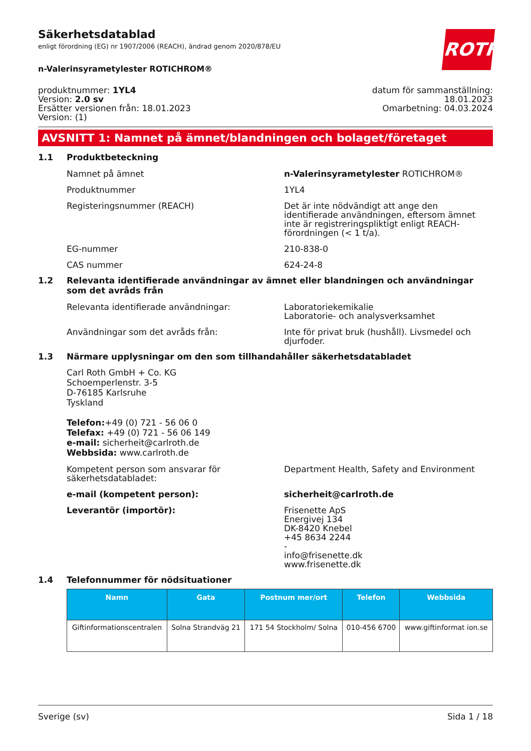ROTH
Säkerhetsdatablad
enligt förordning (EG) nr 1907/2006 (REACH), ändrad genom 2020/878/EU
n-Valerinsyrametylester ROTICHROM®
produktnummer: 1YL4
Version: 2.0 sv
Ersätter versionen från: 18.01.2023
Version: (1)
datum för sammanställning:
18.01.2023
Omarbetning: 04.03.2024
AVSNITT 1: Namnet på ämnet/blandningen och bolaget/företaget
1.1 Produktbeteckning
Namnet på ämnet n-Valerinsyrametylester ROTICHROM®
Produktnummer 1YL4
Registeringsnummer (REACH) Det är inte nödvändigt att ange den identifierade användningen, eftersom ämnet inte är registreringspliktigt enligt REACH-förordningen (< 1 t/a).
EG-nummer 210-838-0
CAS nummer 624-24-8
1.2 Relevanta identifierade användningar av ämnet eller blandningen och användningar som det avråds från
Relevanta identifierade användningar: Laboratoriekemikalie
Laboratorie- och analysverksamhet
Användningar som det avråds från: Inte för privat bruk (hushåll). Livsmedel och djurfoder.
1.3 Närmare upplysningar om den som tillhandahåller säkerhetsdatabladet
Carl Roth GmbH + Co. KG
Schoemperlenstr. 3-5
D-76185 Karlsruhe
Tyskland
Telefon:+49 (0) 721 - 56 06 0
Telefax: +49 (0) 721 - 56 06 149
e-mail: sicherheit@carlroth.de
Webbsida: www.carlroth.de
Kompetent person som ansvarar för säkerhetsdatabladet:
Department Health, Safety and Environment
e-mail (kompetent person): sicherheit@carlroth.de
Leverantör (importör): Frisenette ApS
Energivej 134
DK-8420 Knebel
+45 8634 2244
-
info@frisenette.dk
www.frisenette.dk
1.4 Telefonnummer för nödsituationer
| Namn | Gata | Postnum mer/ort | Telefon | Webbsida |
| --- | --- | --- | --- | --- |
| Giftinformationscentralen | Solna Strandväg 21 | 171 54 Stockholm/ Solna | 010-456 6700 | www.giftinformat ion.se |
Sverige (sv) Sida 1 / 18